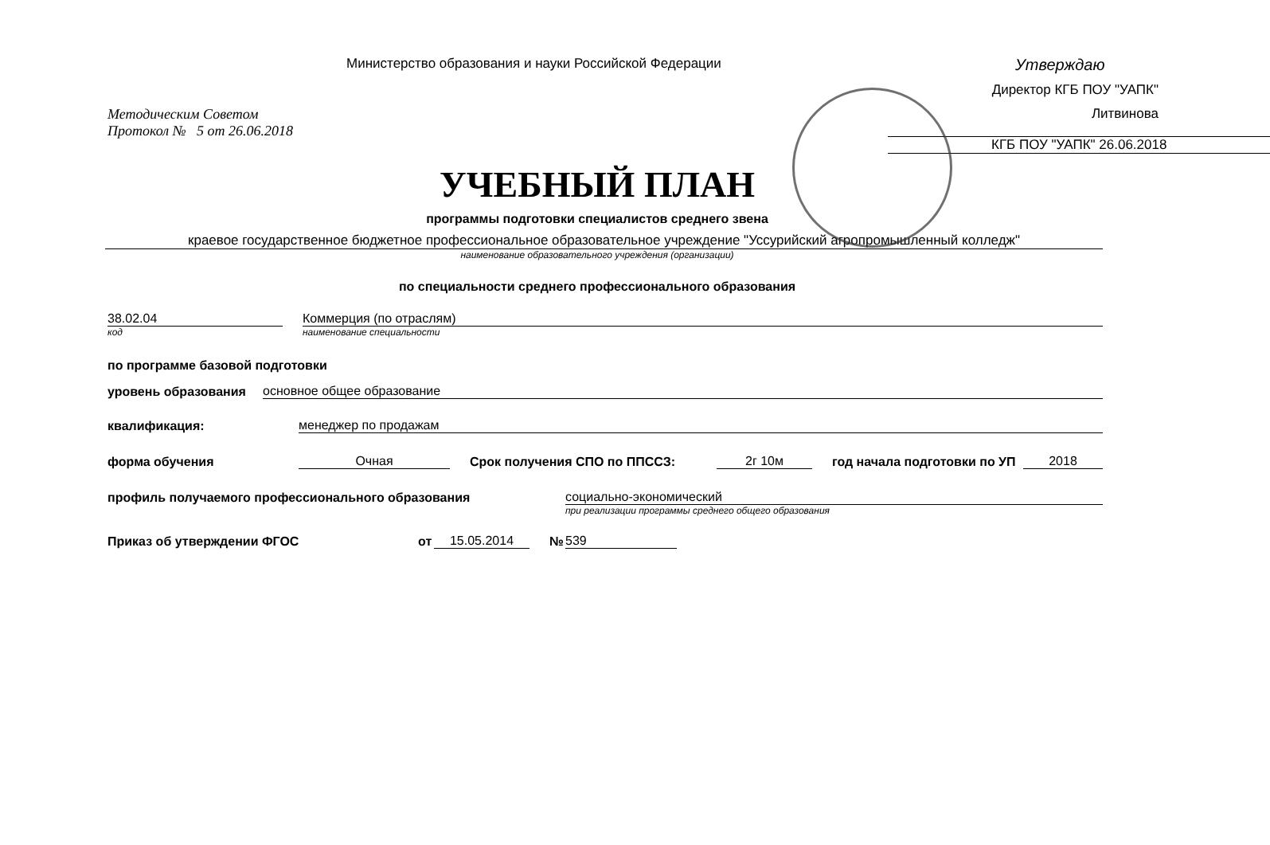Министерство образования и науки Российской Федерации
Утверждаю
Директор КГБ ПОУ "УАПК"
Литвинова
КГБ ПОУ "УАПК" 26.06.2018
Методическим Советом
Протокол № 5 от 26.06.2018
УЧЕБНЫЙ ПЛАН
программы подготовки специалистов среднего звена
краевое государственное бюджетное профессиональное образовательное учреждение "Уссурийский агропромышленный колледж"
наименование образовательного учреждения (организации)
по специальности среднего профессионального образования
38.02.04
Коммерция (по отраслям)
код
наименование специальности
по программе базовой подготовки
уровень образования
основное общее образование
квалификация:
менеджер по продажам
форма обучения
Очная
Срок получения СПО по ППССЗ:
2г 10м
год начала подготовки по УП
2018
профиль получаемого профессионального образования
социально-экономический
при реализации программы среднего общего образования
Приказ об утверждении ФГОС
от
15.05.2014
№
539